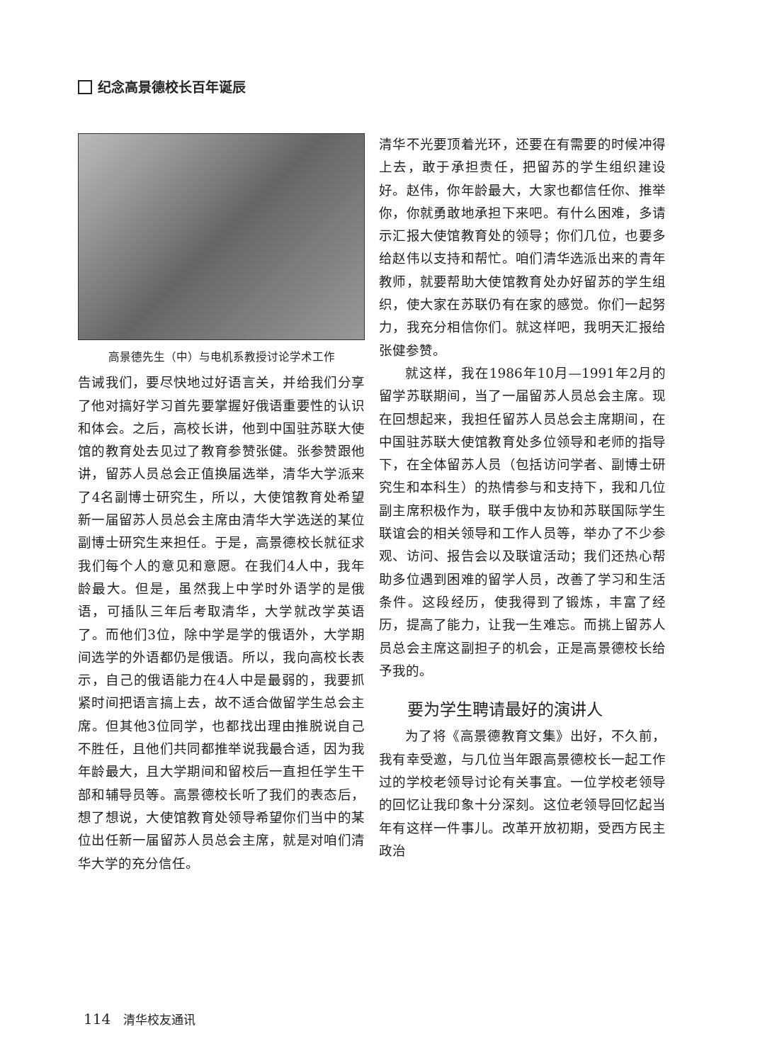纪念高景德校长百年诞辰
高景德先生（中）与电机系教授讨论学术工作
告诫我们，要尽快地过好语言关，并给我们分享了他对搞好学习首先要掌握好俄语重要性的认识和体会。之后，高校长讲，他到中国驻苏联大使馆的教育处去见过了教育参赞张健。张参赞跟他讲，留苏人员总会正值换届选举，清华大学派来了4名副博士研究生，所以，大使馆教育处希望新一届留苏人员总会主席由清华大学选送的某位副博士研究生来担任。于是，高景德校长就征求我们每个人的意见和意愿。在我们4人中，我年龄最大。但是，虽然我上中学时外语学的是俄语，可插队三年后考取清华，大学就改学英语了。而他们3位，除中学是学的俄语外，大学期间选学的外语都仍是俄语。所以，我向高校长表示，自己的俄语能力在4人中是最弱的，我要抓紧时间把语言搞上去，故不适合做留学生总会主席。但其他3位同学，也都找出理由推脱说自己不胜任，且他们共同都推举说我最合适，因为我年龄最大，且大学期间和留校后一直担任学生干部和辅导员等。高景德校长听了我们的表态后，想了想说，大使馆教育处领导希望你们当中的某位出任新一届留苏人员总会主席，就是对咱们清华大学的充分信任。
清华不光要顶着光环，还要在有需要的时候冲得上去，敢于承担责任，把留苏的学生组织建设好。赵伟，你年龄最大，大家也都信任你、推举你，你就勇敢地承担下来吧。有什么困难，多请示汇报大使馆教育处的领导；你们几位，也要多给赵伟以支持和帮忙。咱们清华选派出来的青年教师，就要帮助大使馆教育处办好留苏的学生组织，使大家在苏联仍有在家的感觉。你们一起努力，我充分相信你们。就这样吧，我明天汇报给张健参赞。
就这样，我在1986年10月—1991年2月的留学苏联期间，当了一届留苏人员总会主席。现在回想起来，我担任留苏人员总会主席期间，在中国驻苏联大使馆教育处多位领导和老师的指导下，在全体留苏人员（包括访问学者、副博士研究生和本科生）的热情参与和支持下，我和几位副主席积极作为，联手俄中友协和苏联国际学生联谊会的相关领导和工作人员等，举办了不少参观、访问、报告会以及联谊活动；我们还热心帮助多位遇到困难的留学人员，改善了学习和生活条件。这段经历，使我得到了锻炼，丰富了经历，提高了能力，让我一生难忘。而挑上留苏人员总会主席这副担子的机会，正是高景德校长给予我的。
要为学生聘请最好的演讲人
为了将《高景德教育文集》出好，不久前，我有幸受邀，与几位当年跟高景德校长一起工作过的学校老领导讨论有关事宜。一位学校老领导的回忆让我印象十分深刻。这位老领导回忆起当年有这样一件事儿。改革开放初期，受西方民主政治
114 清华校友通讯